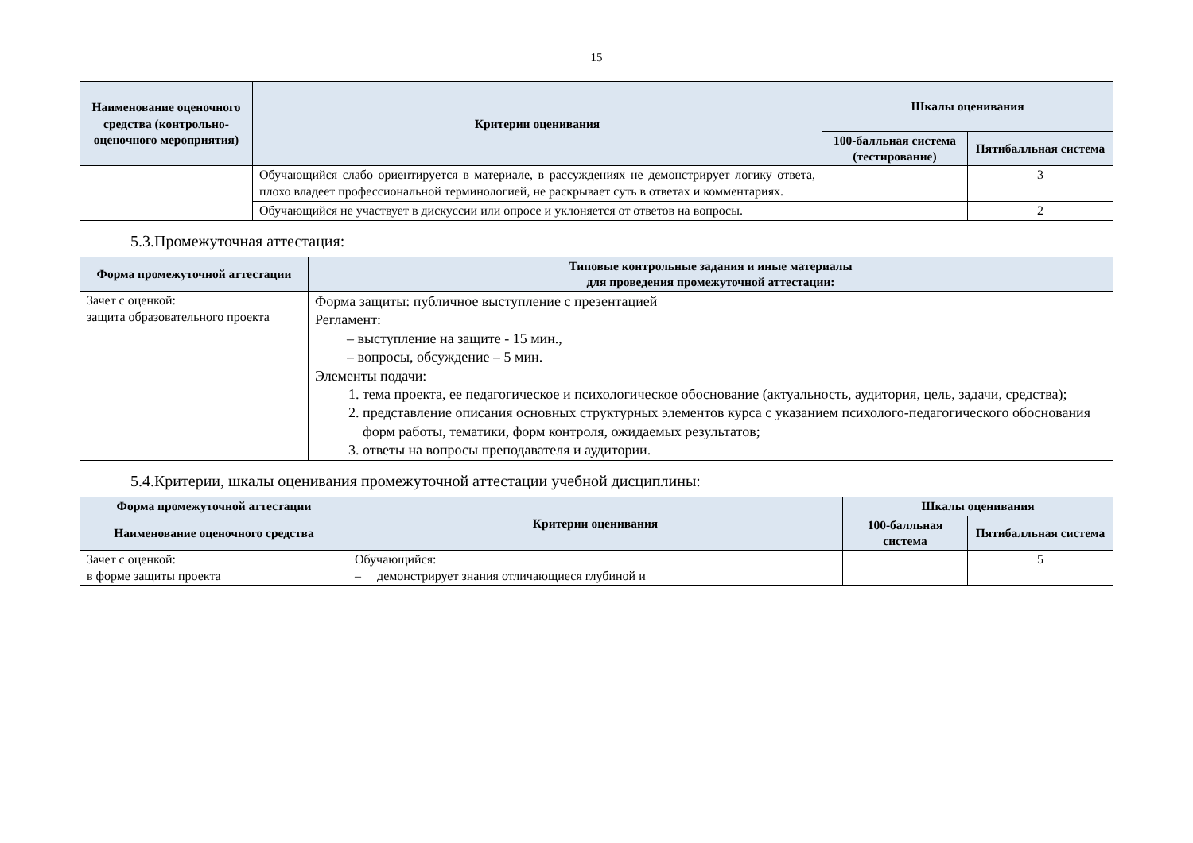15
| Наименование оценочного средства (контрольно-оценочного мероприятия) | Критерии оценивания | Шкалы оценивания | |
| --- | --- | --- | --- |
| | | 100-балльная система (тестирование) | Пятибалльная система |
| | Обучающийся слабо ориентируется в материале, в рассуждениях не демонстрирует логику ответа, плохо владеет профессиональной терминологией, не раскрывает суть в ответах и комментариях. | | 3 |
| | Обучающийся не участвует в дискуссии или опросе и уклоняется от ответов на вопросы. | | 2 |
5.3.Промежуточная аттестация:
| Форма промежуточной аттестации | Типовые контрольные задания и иные материалы для проведения промежуточной аттестации: |
| --- | --- |
| Зачет с оценкой: защита образовательного проекта | Форма защиты: публичное выступление с презентацией Регламент: – выступление на защите - 15 мин., – вопросы, обсуждение – 5 мин. Элементы подачи: 1. тема проекта, ее педагогическое и психологическое обоснование (актуальность, аудитория, цель, задачи, средства); 2. представление описания основных структурных элементов курса с указанием психолого-педагогического обоснования форм работы, тематики, форм контроля, ожидаемых результатов; 3. ответы на вопросы преподавателя и аудитории. |
5.4.Критерии, шкалы оценивания промежуточной аттестации учебной дисциплины:
| Форма промежуточной аттестации | Критерии оценивания | Шкалы оценивания | |
| --- | --- | --- | --- |
| Наименование оценочного средства | | 100-балльная система | Пятибалльная система |
| Зачет с оценкой: в форме защиты проекта | Обучающийся: – демонстрирует знания отличающиеся глубиной и | | 5 |